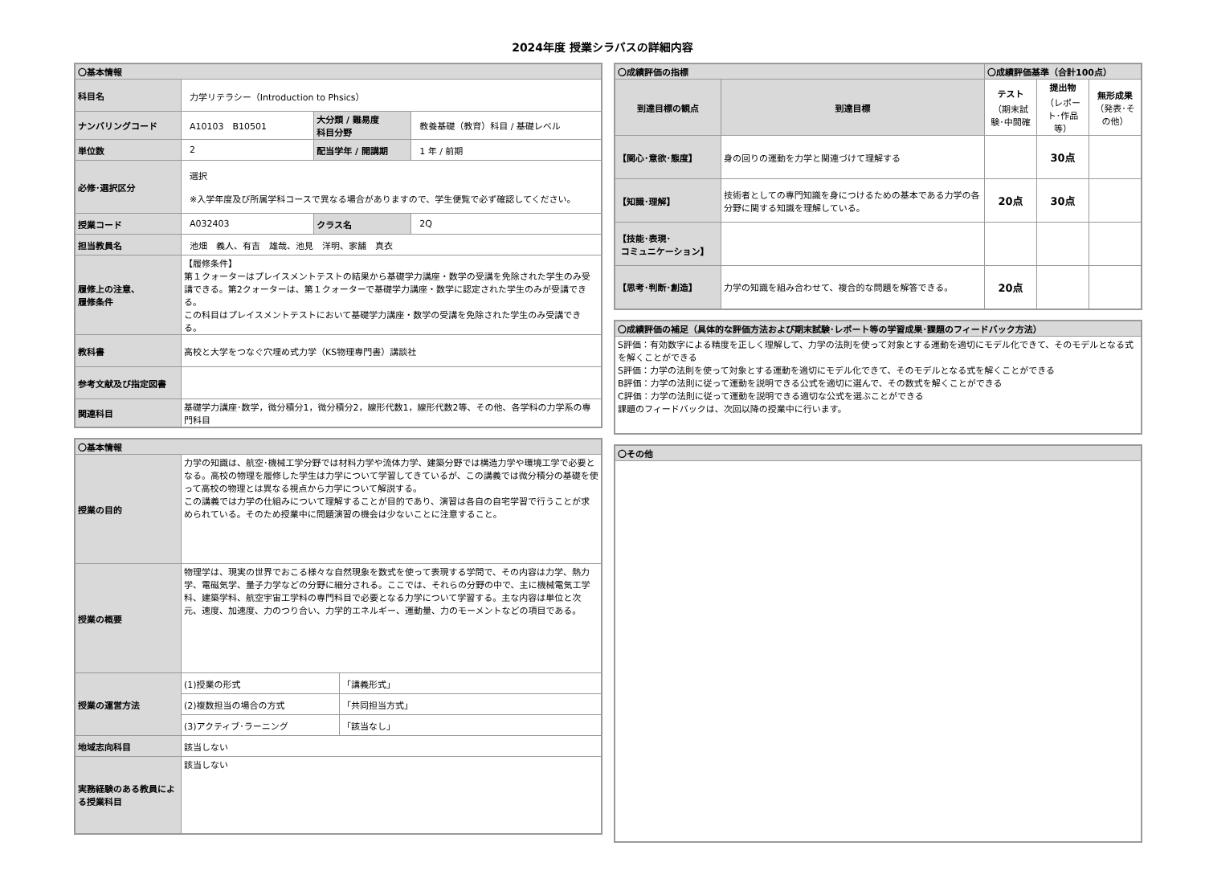2024年度 授業シラバスの詳細内容
| 〇基本情報 | | | |
| 科目名 | 力学リテラシー（Introduction to Phsics） | | |
| ナンバリングコード | A10103 B10501 | 大分類 / 難易度 科目分野 | 教養基礎（教育）科目 / 基礎レベル |
| 単位数 | 2 | 配当学年 / 開講期 | 1 年 / 前期 |
| 必修･選択区分 | 選択 ※入学年度及び所属学科コースで異なる場合がありますので、学生便覧で必ず確認してください。 | | |
| 授業コード | A032403 | クラス名 | 2Q |
| 担当教員名 | 池畑 義人、有吉 雄哉、池見 洋明、家舗 真衣 | | |
| 履修上の注意、 履修条件 | 【履修条件】 第１クォーターはプレイスメントテストの結果から基礎学力講座・数学の受講を免除された学生のみ受講できる。第2クォーターは、第１クォーターで基礎学力講座・数学に認定された学生のみが受講できる。 この科目はプレイスメントテストにおいて基礎学力講座・数学の受講を免除された学生のみ受講できる。 | | |
| 教科書 | 高校と大学をつなぐ穴埋め式力学（KS物理専門書）講談社 | | |
| 参考文献及び指定図書 | | | |
| 関連科目 | 基礎学力講座･数学，微分積分1，微分積分2，線形代数1，線形代数2等、その他、各学科の力学系の専門科目 | | |
| 〇基本情報 | | |
| 授業の目的 | 力学の知識は、航空･機械工学分野では材料力学や流体力学、建築分野では構造力学や環境工学で必要となる。高校の物理を履修した学生は力学について学習してきているが、この講義では微分積分の基礎を使って高校の物理とは異なる視点から力学について解説する。 この講義では力学の仕組みについて理解することが目的であり、演習は各自の自宅学習で行うことが求められている。そのため授業中に問題演習の機会は少ないことに注意すること。 | |
| 授業の概要 | 物理学は、現実の世界でおこる様々な自然現象を数式を使って表現する学問で、その内容は力学、熱力学、電磁気学、量子力学などの分野に細分される。ここでは、それらの分野の中で、主に機械電気工学科、建築学科、航空宇宙工学科の専門科目で必要となる力学について学習する。主な内容は単位と次元、速度、加速度、力のつり合い、力学的エネルギー、運動量、力のモーメントなどの項目である。 | |
| 授業の運営方法 | (1)授業の形式 | 「講義形式」 |
| | (2)複数担当の場合の方式 | 「共同担当方式」 |
| | (3)アクティブ･ラーニング | 「該当なし」 |
| 地域志向科目 | 該当しない | |
| 実務経験のある教員による授業科目 | 該当しない | |
| 〇成績評価の指標 | | 〇成績評価基準（合計100点） | | |
| 到達目標の観点 | 到達目標 | テスト （期末試験･中間確 | 提出物 （レポート･作品等） | 無形成果 （発表･その他） |
| 【関心･意欲･態度】 | 身の回りの運動を力学と関連づけて理解する | | 30点 | |
| 【知識･理解】 | 技術者としての専門知識を身につけるための基本である力学の各分野に関する知識を理解している。 | 20点 | 30点 | |
| 【技能･表現･ コミュニケーション】 | | | | |
| 【思考･判断･創造】 | 力学の知識を組み合わせて、複合的な問題を解答できる。 | 20点 | | |
| 〇成績評価の補足（具体的な評価方法および期末試験･レポート等の学習成果･課題のフィードバック方法） |
| S評価：有効数字による精度を正しく理解して、力学の法則を使って対象とする運動を適切にモデル化できて、そのモデルとなる式を解くことができる S評価：力学の法則を使って対象とする運動を適切にモデル化できて、そのモデルとなる式を解くことができる B評価：力学の法則に従って運動を説明できる公式を適切に選んで、その数式を解くことができる C評価：力学の法則に従って運動を説明できる適切な公式を選ぶことができる 課題のフィードバックは、次回以降の授業中に行います。 |
| 〇その他 |